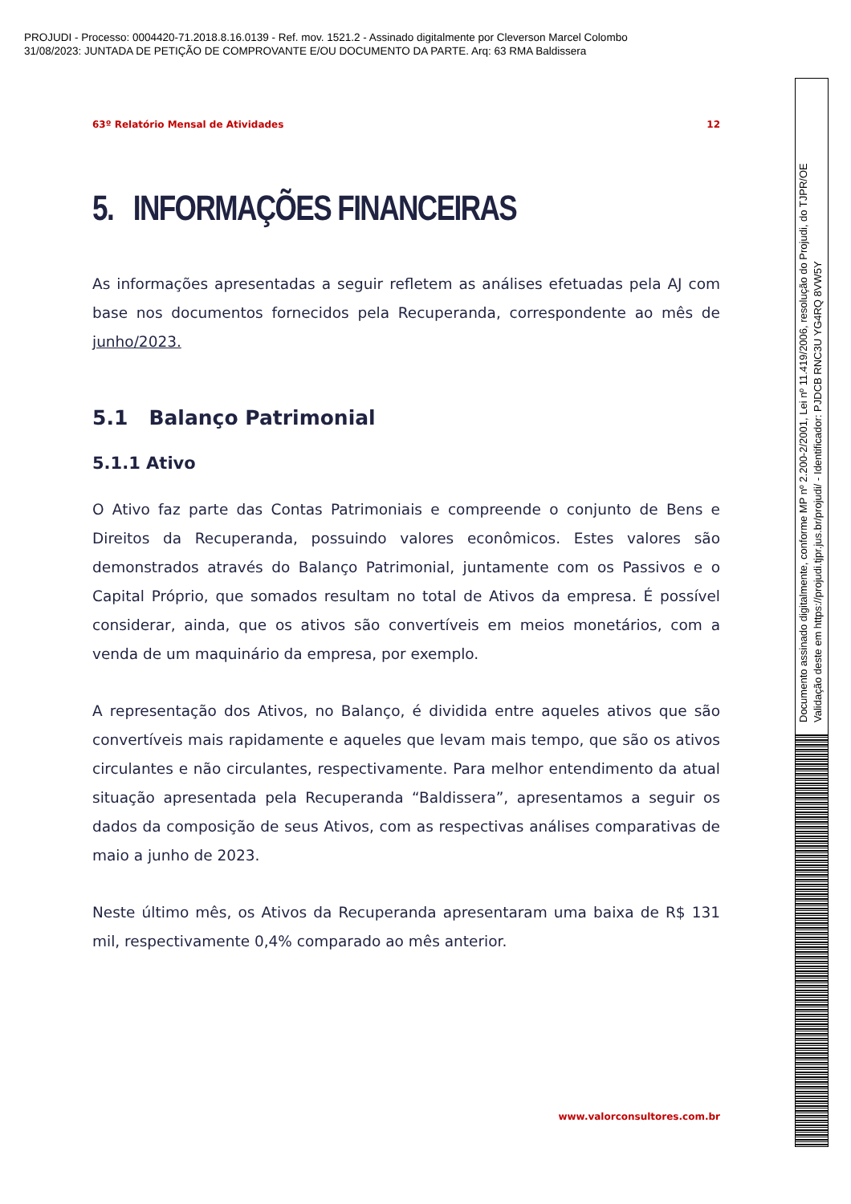PROJUDI - Processo: 0004420-71.2018.8.16.0139 - Ref. mov. 1521.2 - Assinado digitalmente por Cleverson Marcel Colombo
31/08/2023: JUNTADA DE PETIÇÃO DE COMPROVANTE E/OU DOCUMENTO DA PARTE. Arq: 63 RMA Baldissera
63º Relatório Mensal de Atividades 12
5. INFORMAÇÕES FINANCEIRAS
As informações apresentadas a seguir refletem as análises efetuadas pela AJ com base nos documentos fornecidos pela Recuperanda, correspondente ao mês de junho/2023.
5.1 Balanço Patrimonial
5.1.1 Ativo
O Ativo faz parte das Contas Patrimoniais e compreende o conjunto de Bens e Direitos da Recuperanda, possuindo valores econômicos. Estes valores são demonstrados através do Balanço Patrimonial, juntamente com os Passivos e o Capital Próprio, que somados resultam no total de Ativos da empresa. É possível considerar, ainda, que os ativos são convertíveis em meios monetários, com a venda de um maquinário da empresa, por exemplo.
A representação dos Ativos, no Balanço, é dividida entre aqueles ativos que são convertíveis mais rapidamente e aqueles que levam mais tempo, que são os ativos circulantes e não circulantes, respectivamente. Para melhor entendimento da atual situação apresentada pela Recuperanda “Baldissera”, apresentamos a seguir os dados da composição de seus Ativos, com as respectivas análises comparativas de maio a junho de 2023.
Neste último mês, os Ativos da Recuperanda apresentaram uma baixa de R$ 131 mil, respectivamente 0,4% comparado ao mês anterior.
www.valorconsultores.com.br
Documento assinado digitalmente, conforme MP nº 2.200-2/2001, Lei nº 11.419/2006, resolução do Projudi, do TJPR/OE
Validação deste em https://projudi.tjpr.jus.br/projudi/ - Identificador: PJDCB RNC3U YG4RQ 8VW5Y